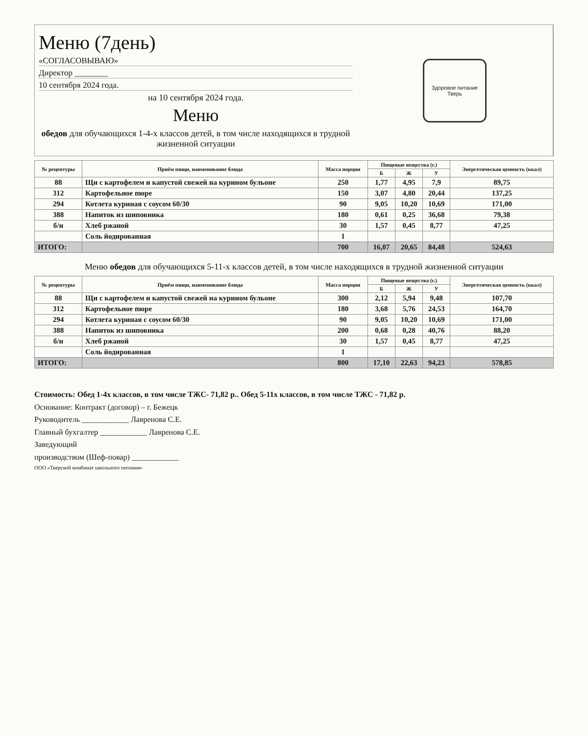Меню (7день)
«СОГЛАСОВЫВАЮ»
Директор ________
10 сентября 2024 года.
на 10 сентября 2024 года.
Меню
обедов для обучающихся 1-4-х классов детей, в том числе находящихся в трудной жизненной ситуации
Здоровое питание
Тверь
| № рецептуры | Приём пищи, наименование блюда | Масса порции | Пищевые вещества (г.) | | | Энергетическая ценность (ккал) |
| --- | --- | --- | --- | --- | --- | --- |
| | | | Б | Ж | У | |
| 88 | Щи с картофелем и капустой свежей на курином бульоне | 250 | 1,77 | 4,95 | 7,9 | 89,75 |
| 312 | Картофельное пюре | 150 | 3,07 | 4,80 | 20,44 | 137,25 |
| 294 | Котлета куриная с соусом 60/30 | 90 | 9,05 | 10,20 | 10,69 | 171,00 |
| 388 | Напиток из шиповника | 180 | 0,61 | 0,25 | 36,68 | 79,38 |
| б/н | Хлеб ржаной | 30 | 1,57 | 0,45 | 8,77 | 47,25 |
| | Соль йодированная | 1 | | | | |
| ИТОГО: | | 700 | 16,07 | 20,65 | 84,48 | 524,63 |
Меню обедов для обучающихся 5-11-х классов детей, в том числе находящихся в трудной жизненной ситуации
| № рецептуры | Приём пищи, наименование блюда | Масса порции | Пищевые вещества (г.) | | | Энергетическая ценность (ккал) |
| --- | --- | --- | --- | --- | --- | --- |
| | | | Б | Ж | У | |
| 88 | Щи с картофелем и капустой свежей на курином бульоне | 300 | 2,12 | 5,94 | 9,48 | 107,70 |
| 312 | Картофельное пюре | 180 | 3,68 | 5,76 | 24,53 | 164,70 |
| 294 | Котлета куриная с соусом 60/30 | 90 | 9,05 | 10,20 | 10,69 | 171,00 |
| 388 | Напиток из шиповника | 200 | 0,68 | 0,28 | 40,76 | 88,20 |
| б/н | Хлеб ржаной | 30 | 1,57 | 0,45 | 8,77 | 47,25 |
| | Соль йодированная | 1 | | | | |
| ИТОГО: | | 800 | 17,10 | 22,63 | 94,23 | 578,85 |
Стоимость: Обед 1-4х классов, в том числе ТЖС- 71,82 р.. Обед 5-11х классов, в том числе ТЖС - 71,82 р.
Основание: Контракт (договор) – г. Бежецк
Руководитель ____________ Лавренова С.Е.
Главный бухгалтер ____________ Лавренова С.Е.
Заведующий
производством (Шеф-повар) ____________
ООО «Тверской комбинат школьного питания»